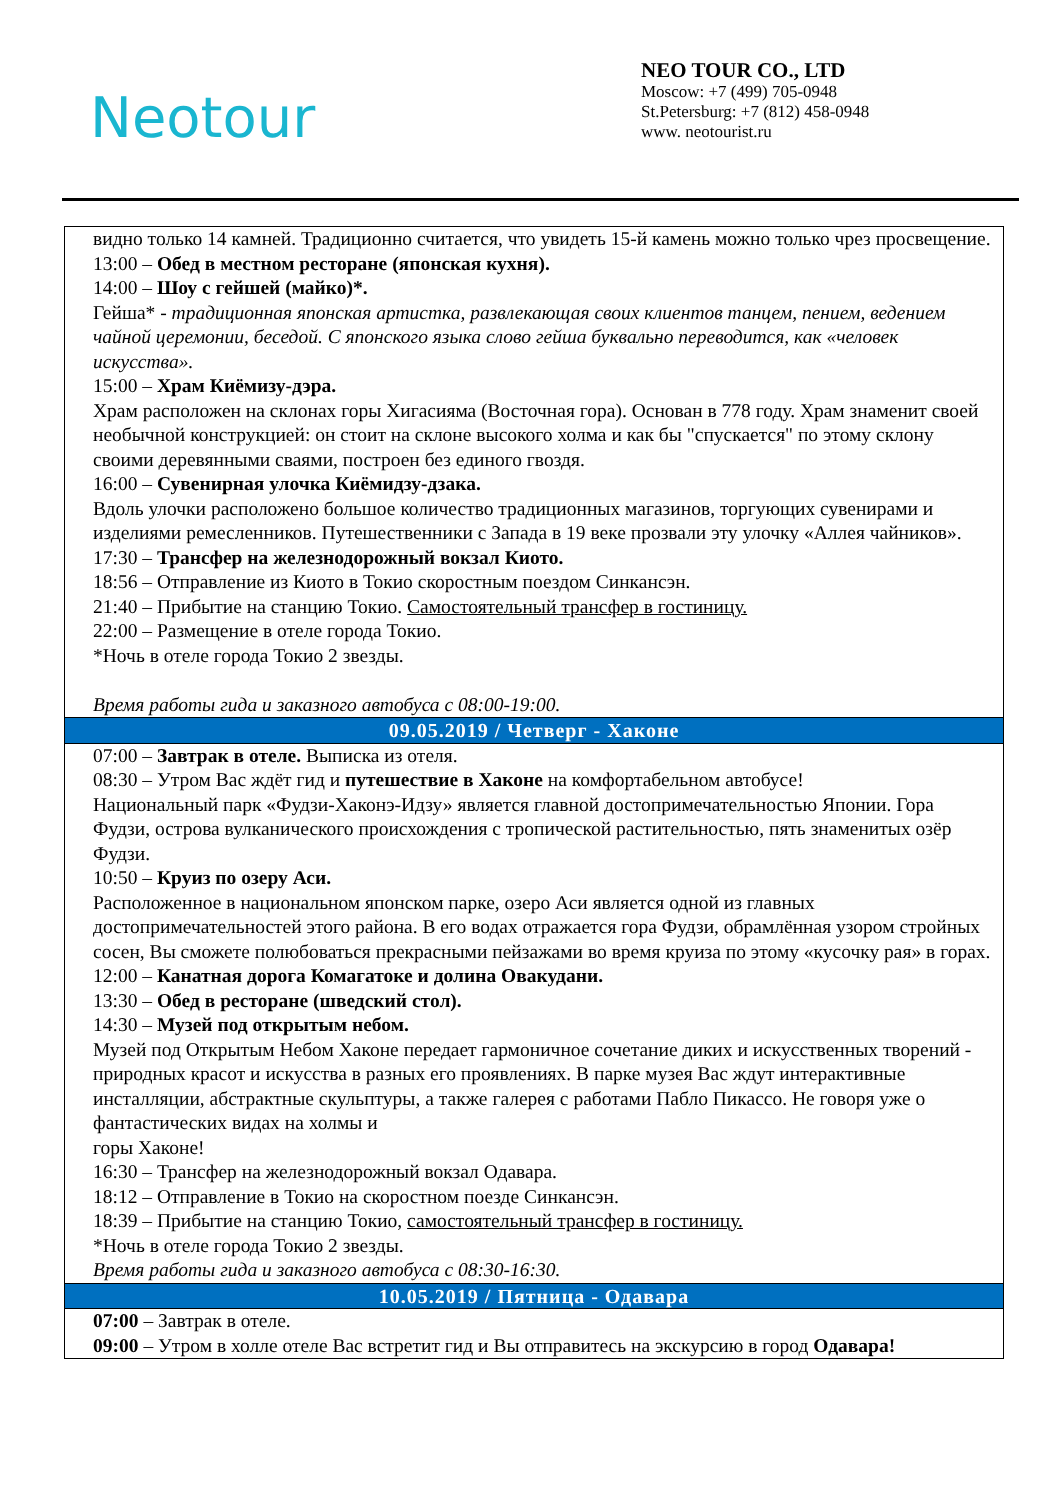Neotour
NEO TOUR CO., LTD
Moscow: +7 (499) 705-0948
St.Petersburg: +7 (812) 458-0948
www. neotourist.ru
| видно только 14 камней. Традиционно считается, что увидеть 15-й камень можно только чрез просвещение. 13:00 – Обед в местном ресторане (японская кухня). 14:00 – Шоу с гейшей (майко)*. Гейша* - традиционная японская артистка, развлекающая своих клиентов танцем, пением, ведением чайной церемонии, беседой. С японского языка слово гейша буквально переводится, как «человек искусства». 15:00 – Храм Киёмизу-дэра. Храм расположен на склонах горы Хигасияма (Восточная гора). Основан в 778 году. Храм знаменит своей необычной конструкцией: он стоит на склоне высокого холма и как бы "спускается" по этому склону своими деревянными сваями, построен без единого гвоздя. 16:00 – Сувенирная улочка Киёмидзу-дзака. Вдоль улочки расположено большое количество традиционных магазинов, торгующих сувенирами и изделиями ремесленников. Путешественники с Запада в 19 веке прозвали эту улочку «Аллея чайников». 17:30 – Трансфер на железнодорожный вокзал Киото. 18:56 – Отправление из Киото в Токио скоростным поездом Синкансэн. 21:40 – Прибытие на станцию Токио. Самостоятельный трансфер в гостиницу. 22:00 – Размещение в отеле города Токио. *Ночь в отеле города Токио 2 звезды. Время работы гида и заказного автобуса с 08:00-19:00. |
| 09.05.2019 / Четверг - Хаконе |
| 07:00 – Завтрак в отеле. Выписка из отеля. 08:30 – Утром Вас ждёт гид и путешествие в Хаконе на комфортабельном автобусе! Национальный парк «Фудзи-Хаконэ-Идзу» является главной достопримечательностью Японии. Гора Фудзи, острова вулканического происхождения с тропической растительностью, пять знаменитых озёр Фудзи. 10:50 – Круиз по озеру Аси. Расположенное в национальном японском парке, озеро Аси является одной из главных достопримечательностей этого района. В его водах отражается гора Фудзи, обрамлённая узором стройных сосен, Вы сможете полюбоваться прекрасными пейзажами во время круиза по этому «кусочку рая» в горах. 12:00 – Канатная дорога Комагатоке и долина Овакудани. 13:30 – Обед в ресторане (шведский стол). 14:30 – Музей под открытым небом. Музей под Открытым Небом Хаконе передает гармоничное сочетание диких и искусственных творений - природных красот и искусства в разных его проявлениях. В парке музея Вас ждут интерактивные инсталляции, абстрактные скульптуры, а также галерея с работами Пабло Пикассо. Не говоря уже о фантастических видах на холмы и горы Хаконе! 16:30 – Трансфер на железнодорожный вокзал Одавара. 18:12 – Отправление в Токио на скоростном поезде Синкансэн. 18:39 – Прибытие на станцию Токио, самостоятельный трансфер в гостиницу. *Ночь в отеле города Токио 2 звезды. Время работы гида и заказного автобуса с 08:30-16:30. |
| 10.05.2019 / Пятница - Одавара |
| 07:00 – Завтрак в отеле. 09:00 – Утром в холле отеле Вас встретит гид и Вы отправитесь на экскурсию в город Одавара! |